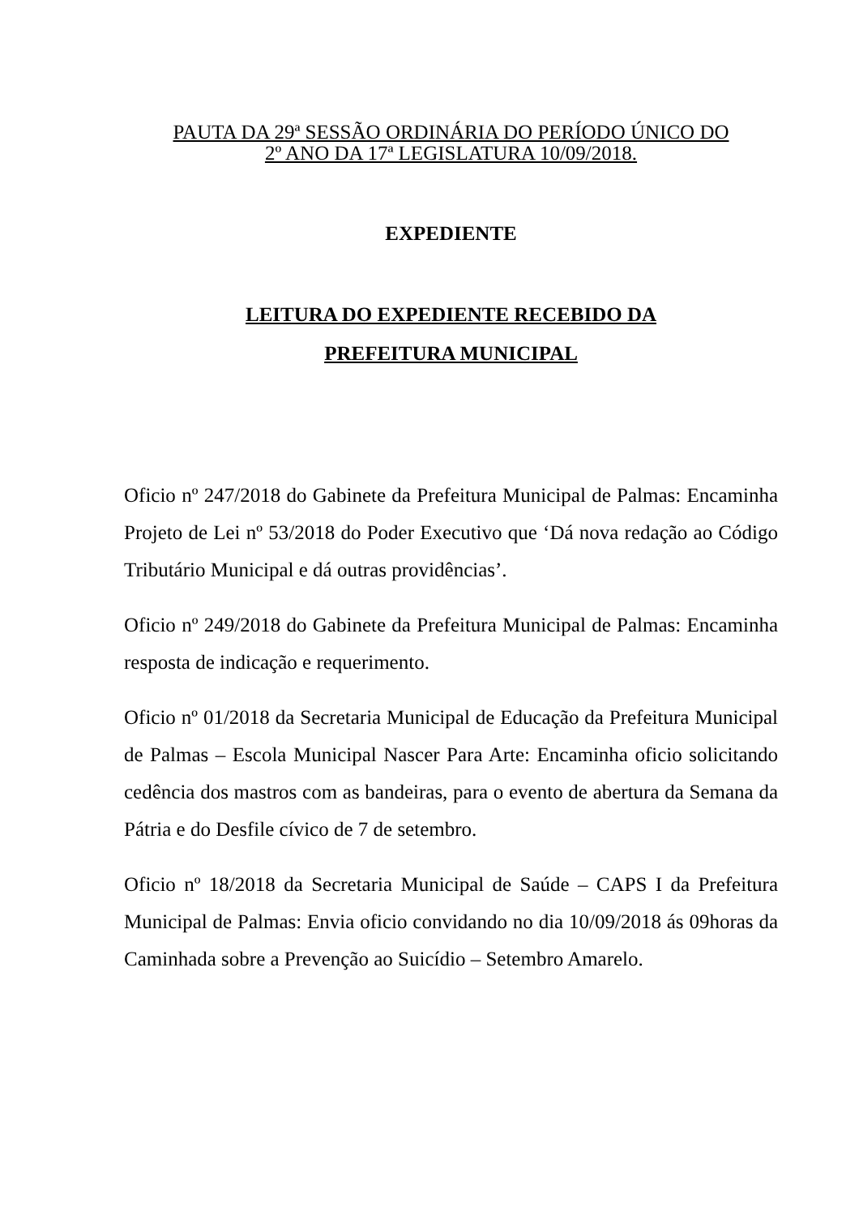PAUTA DA 29ª SESSÃO ORDINÁRIA DO PERÍODO ÚNICO DO
2º ANO DA 17ª LEGISLATURA 10/09/2018.
EXPEDIENTE
LEITURA DO EXPEDIENTE RECEBIDO DA
PREFEITURA MUNICIPAL
Oficio nº 247/2018 do Gabinete da Prefeitura Municipal de Palmas: Encaminha Projeto de Lei nº 53/2018 do Poder Executivo que ‘Dá nova redação ao Código Tributário Municipal e dá outras providências’.
Oficio nº 249/2018 do Gabinete da Prefeitura Municipal de Palmas: Encaminha resposta de indicação e requerimento.
Oficio nº 01/2018 da Secretaria Municipal de Educação da Prefeitura Municipal de Palmas – Escola Municipal Nascer Para Arte: Encaminha oficio solicitando cedência dos mastros com as bandeiras, para o evento de abertura da Semana da Pátria e do Desfile cívico de 7 de setembro.
Oficio nº 18/2018 da Secretaria Municipal de Saúde – CAPS I da Prefeitura Municipal de Palmas: Envia oficio convidando no dia 10/09/2018 ás 09horas da Caminhada sobre a Prevenção ao Suicídio – Setembro Amarelo.